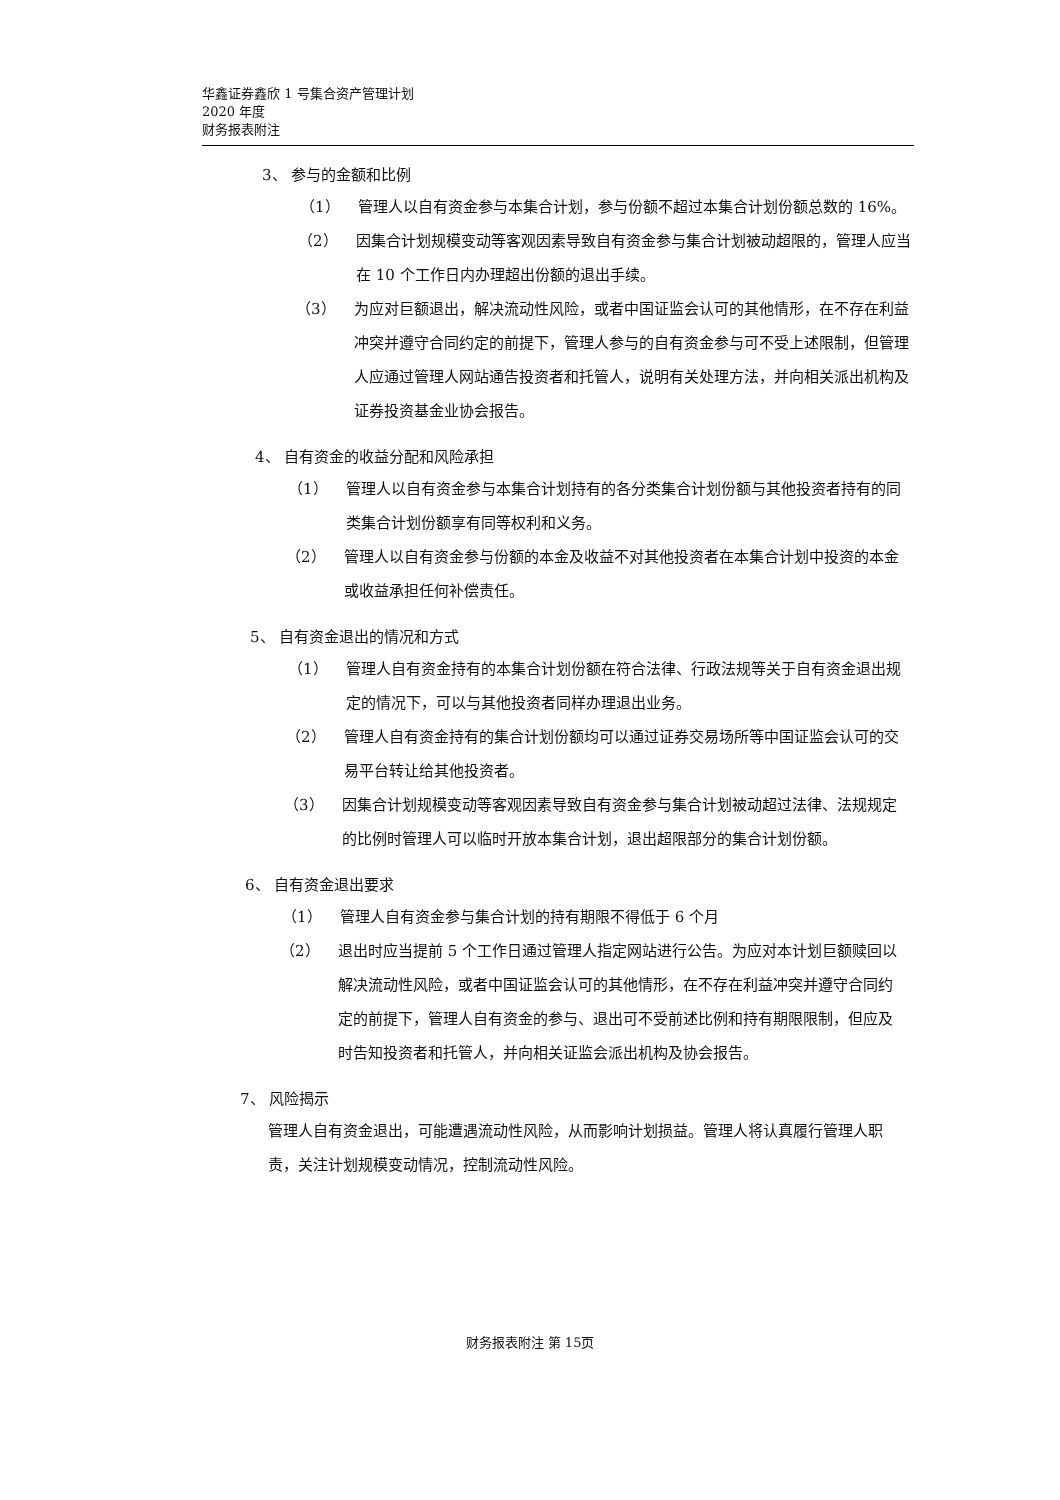华鑫证券鑫欣 1 号集合资产管理计划
2020 年度
财务报表附注
3、 参与的金额和比例
（1） 管理人以自有资金参与本集合计划，参与份额不超过本集合计划份额总数的 16%。
（2） 因集合计划规模变动等客观因素导致自有资金参与集合计划被动超限的，管理人应当在 10 个工作日内办理超出份额的退出手续。
（3） 为应对巨额退出，解决流动性风险，或者中国证监会认可的其他情形，在不存在利益冲突并遵守合同约定的前提下，管理人参与的自有资金参与可不受上述限制，但管理人应通过管理人网站通告投资者和托管人，说明有关处理方法，并向相关派出机构及证券投资基金业协会报告。
4、 自有资金的收益分配和风险承担
（1） 管理人以自有资金参与本集合计划持有的各分类集合计划份额与其他投资者持有的同类集合计划份额享有同等权利和义务。
（2） 管理人以自有资金参与份额的本金及收益不对其他投资者在本集合计划中投资的本金或收益承担任何补偿责任。
5、 自有资金退出的情况和方式
（1） 管理人自有资金持有的本集合计划份额在符合法律、行政法规等关于自有资金退出规定的情况下，可以与其他投资者同样办理退出业务。
（2） 管理人自有资金持有的集合计划份额均可以通过证券交易场所等中国证监会认可的交易平台转让给其他投资者。
（3） 因集合计划规模变动等客观因素导致自有资金参与集合计划被动超过法律、法规规定的比例时管理人可以临时开放本集合计划，退出超限部分的集合计划份额。
6、 自有资金退出要求
（1） 管理人自有资金参与集合计划的持有期限不得低于 6 个月
（2） 退出时应当提前 5 个工作日通过管理人指定网站进行公告。为应对本计划巨额赎回以解决流动性风险，或者中国证监会认可的其他情形，在不存在利益冲突并遵守合同约定的前提下，管理人自有资金的参与、退出可不受前述比例和持有期限限制，但应及时告知投资者和托管人，并向相关证监会派出机构及协会报告。
7、 风险揭示
管理人自有资金退出，可能遭遇流动性风险，从而影响计划损益。管理人将认真履行管理人职责，关注计划规模变动情况，控制流动性风险。
财务报表附注 第 15页